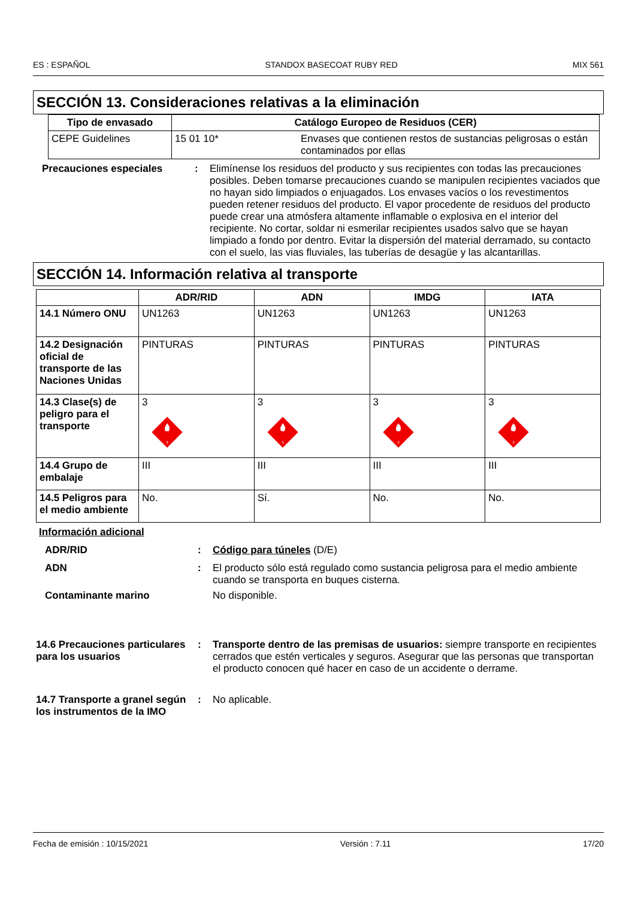ES : ESPAÑOL STANDOX BASECOAT RUBY RED MIX 561
SECCIÓN 13. Consideraciones relativas a la eliminación
| Tipo de envasado | Catálogo Europeo de Residuos (CER) | |
| --- | --- | --- |
| CEPE Guidelines | 15 01 10* | Envases que contienen restos de sustancias peligrosas o están contaminados por ellas |
Precauciones especiales : Elimínense los residuos del producto y sus recipientes con todas las precauciones posibles. Deben tomarse precauciones cuando se manipulen recipientes vaciados que no hayan sido limpiados o enjuagados. Los envases vacíos o los revestimentos pueden retener residuos del producto. El vapor procedente de residuos del producto puede crear una atmósfera altamente inflamable o explosiva en el interior del recipiente. No cortar, soldar ni esmerilar recipientes usados salvo que se hayan limpiado a fondo por dentro. Evitar la dispersión del material derramado, su contacto con el suelo, las vias fluviales, las tuberías de desagüe y las alcantarillas.
SECCIÓN 14. Información relativa al transporte
| | ADR/RID | ADN | IMDG | IATA |
| --- | --- | --- | --- | --- |
| 14.1 Número ONU | UN1263 | UN1263 | UN1263 | UN1263 |
| 14.2 Designación oficial de transporte de las Naciones Unidas | PINTURAS | PINTURAS | PINTURAS | PINTURAS |
| 14.3 Clase(s) de peligro para el transporte | 3 3 | 3 3 | 3 3 | 3 3 |
| 14.4 Grupo de embalaje | III | III | III | III |
| 14.5 Peligros para el medio ambiente | No. | Sí. | No. | No. |
Información adicional
ADR/RID : Código para túneles (D/E)
ADN : El producto sólo está regulado como sustancia peligrosa para el medio ambiente cuando se transporta en buques cisterna.
Contaminante marino No disponible.
14.6 Precauciones particulares para los usuarios
: Transporte dentro de las premisas de usuarios: siempre transporte en recipientes cerrados que estén verticales y seguros. Asegurar que las personas que transportan el producto conocen qué hacer en caso de un accidente o derrame.
14.7 Transporte a granel según los instrumentos de la IMO
: No aplicable.
Fecha de emisión : 10/15/2021 Versión : 7.11 17/20